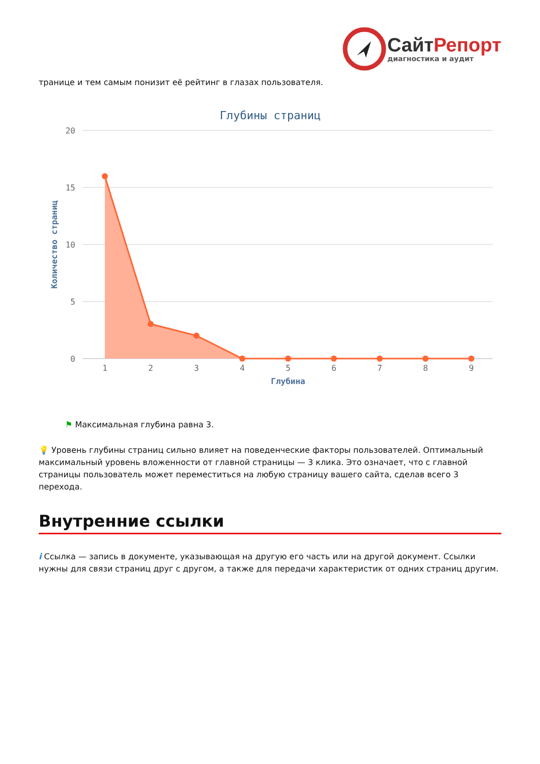СайтРепорт
диагностика и аудит
транице и тем самым понизит её рейтинг в глазах пользователя.
Глубины страниц
20
15
10
5
0
Количество страниц
1
2
3
4
5
6
7
8
9
Глубина
⚑ Максимальная глубина равна 3.
💡 Уровень глубины страниц сильно влияет на поведенческие факторы пользователей. Оптимальный максимальный уровень вложенности от главной страницы — 3 клика. Это означает, что с главной страницы пользователь может переместиться на любую страницу вашего сайта, сделав всего 3 перехода.
Внутренние ссылки
i Ссылка — запись в документе, указывающая на другую его часть или на другой документ. Ссылки нужны для связи страниц друг с другом, а также для передачи характеристик от одних страниц другим.